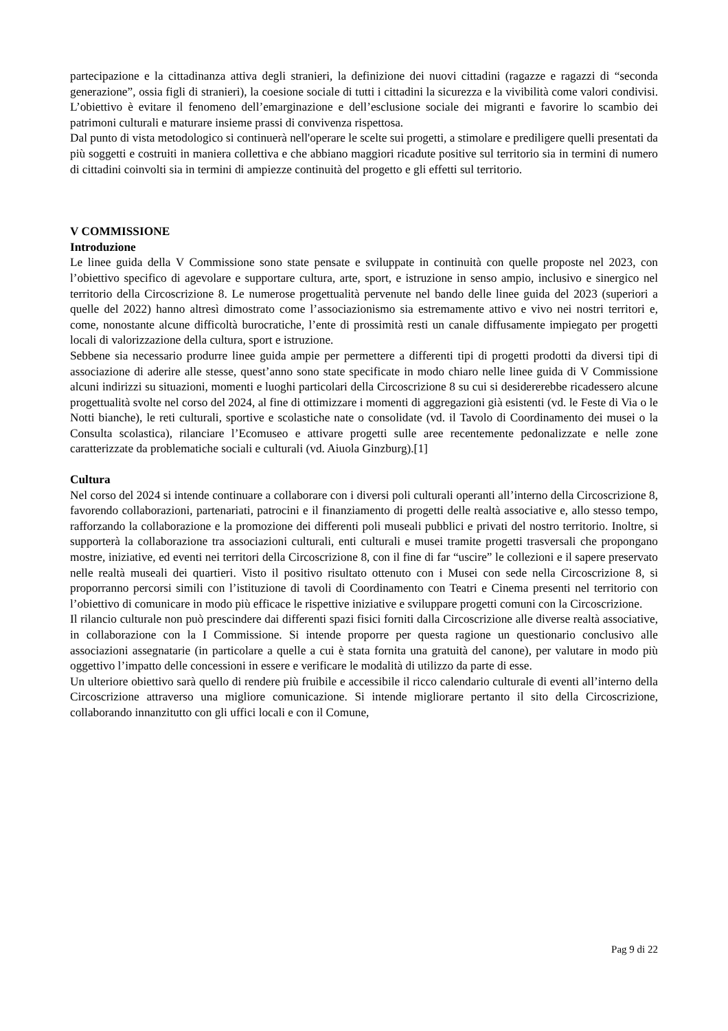partecipazione e la cittadinanza attiva degli stranieri, la definizione dei nuovi cittadini (ragazze e ragazzi di “seconda generazione”, ossia figli di stranieri), la coesione sociale di tutti i cittadini la sicurezza e la vivibilità come valori condivisi. L’obiettivo è evitare il fenomeno dell’emarginazione e dell’esclusione sociale dei migranti e favorire lo scambio dei patrimoni culturali e maturare insieme prassi di convivenza rispettosa.
Dal punto di vista metodologico si continuerà nell'operare le scelte sui progetti, a stimolare e prediligere quelli presentati da più soggetti e costruiti in maniera collettiva e che abbiano maggiori ricadute positive sul territorio sia in termini di numero di cittadini coinvolti sia in termini di ampiezze continuità del progetto e gli effetti sul territorio.
V COMMISSIONE
Introduzione
Le linee guida della V Commissione sono state pensate e sviluppate in continuità con quelle proposte nel 2023, con l’obiettivo specifico di agevolare e supportare cultura, arte, sport, e istruzione in senso ampio, inclusivo e sinergico nel territorio della Circoscrizione 8. Le numerose progettualità pervenute nel bando delle linee guida del 2023 (superiori a quelle del 2022) hanno altresì dimostrato come l’associazionismo sia estremamente attivo e vivo nei nostri territori e, come, nonostante alcune difficoltà burocratiche, l’ente di prossimità resti un canale diffusamente impiegato per progetti locali di valorizzazione della cultura, sport e istruzione.
Sebbene sia necessario produrre linee guida ampie per permettere a differenti tipi di progetti prodotti da diversi tipi di associazione di aderire alle stesse, quest’anno sono state specificate in modo chiaro nelle linee guida di V Commissione alcuni indirizzi su situazioni, momenti e luoghi particolari della Circoscrizione 8 su cui si desidererebbe ricadessero alcune progettualità svolte nel corso del 2024, al fine di ottimizzare i momenti di aggregazioni già esistenti (vd. le Feste di Via o le Notti bianche), le reti culturali, sportive e scolastiche nate o consolidate (vd. il Tavolo di Coordinamento dei musei o la Consulta scolastica), rilanciare l’Ecomuseo e attivare progetti sulle aree recentemente pedonalizzate e nelle zone caratterizzate da problematiche sociali e culturali (vd. Aiuola Ginzburg).[1]
Cultura
Nel corso del 2024 si intende continuare a collaborare con i diversi poli culturali operanti all’interno della Circoscrizione 8, favorendo collaborazioni, partenariati, patrocini e il finanziamento di progetti delle realtà associative e, allo stesso tempo, rafforzando la collaborazione e la promozione dei differenti poli museali pubblici e privati del nostro territorio. Inoltre, si supporterà la collaborazione tra associazioni culturali, enti culturali e musei tramite progetti trasversali che propongano mostre, iniziative, ed eventi nei territori della Circoscrizione 8, con il fine di far “uscire” le collezioni e il sapere preservato nelle realtà museali dei quartieri. Visto il positivo risultato ottenuto con i Musei con sede nella Circoscrizione 8, si proporranno percorsi simili con l’istituzione di tavoli di Coordinamento con Teatri e Cinema presenti nel territorio con l’obiettivo di comunicare in modo più efficace le rispettive iniziative e sviluppare progetti comuni con la Circoscrizione.
Il rilancio culturale non può prescindere dai differenti spazi fisici forniti dalla Circoscrizione alle diverse realtà associative, in collaborazione con la I Commissione. Si intende proporre per questa ragione un questionario conclusivo alle associazioni assegnatarie (in particolare a quelle a cui è stata fornita una gratuità del canone), per valutare in modo più oggettivo l’impatto delle concessioni in essere e verificare le modalità di utilizzo da parte di esse.
Un ulteriore obiettivo sarà quello di rendere più fruibile e accessibile il ricco calendario culturale di eventi all’interno della Circoscrizione attraverso una migliore comunicazione. Si intende migliorare pertanto il sito della Circoscrizione, collaborando innanzitutto con gli uffici locali e con il Comune,
Pag 9 di 22